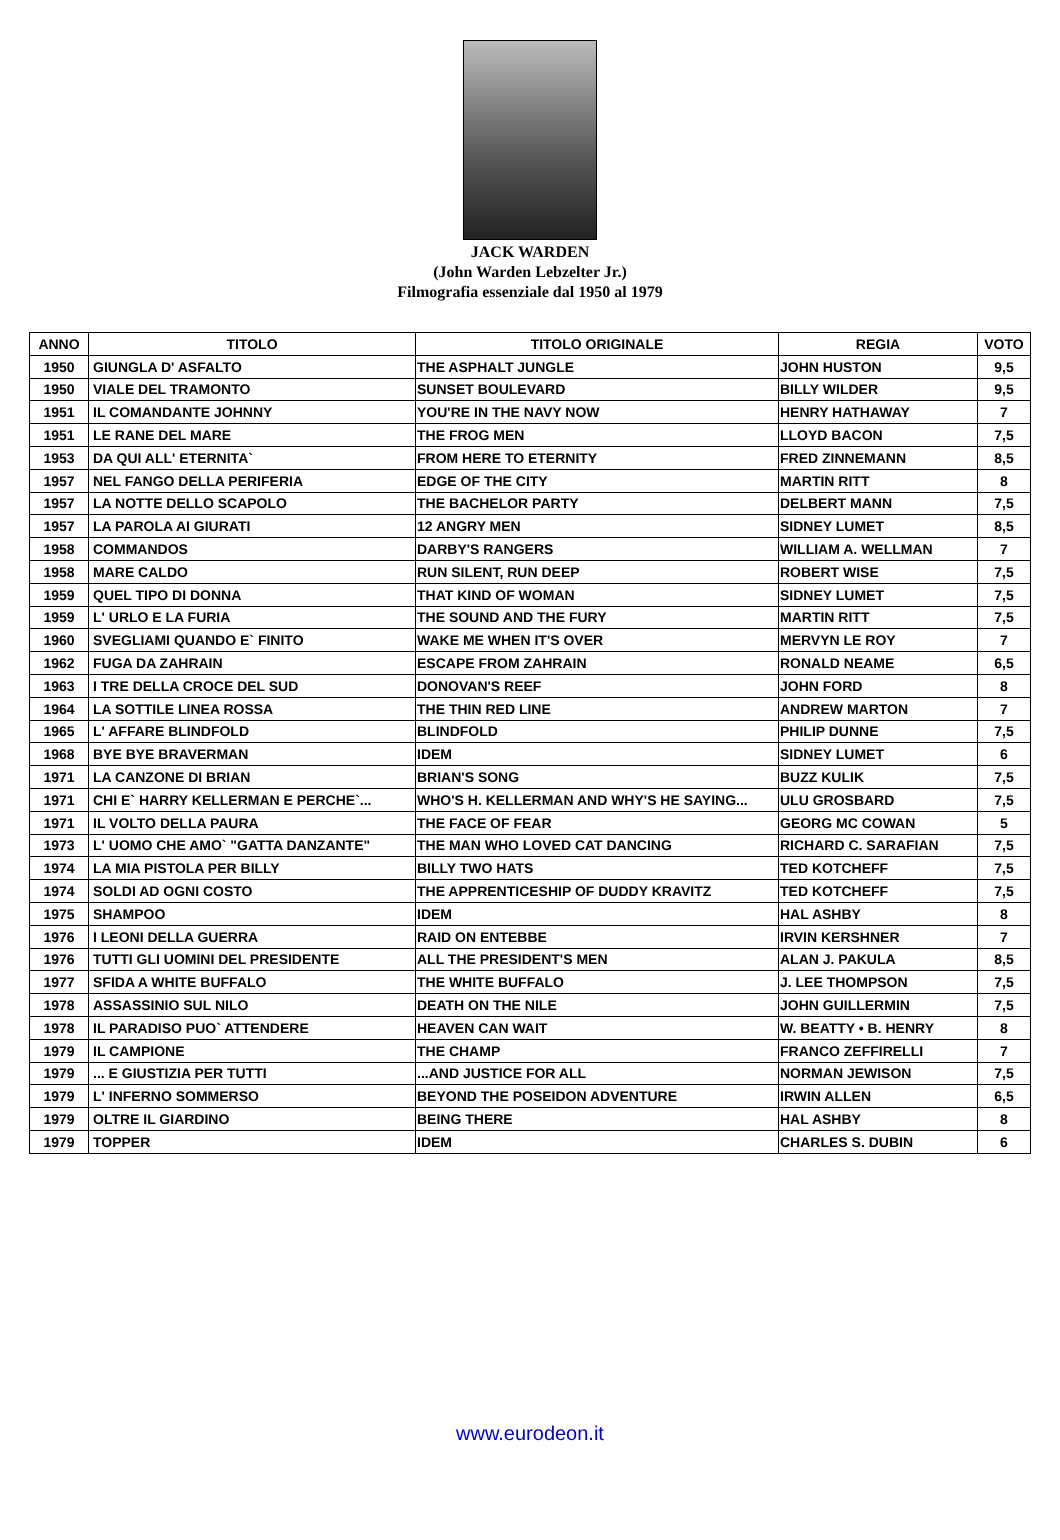JACK WARDEN
(John Warden Lebzelter Jr.)
Filmografia essenziale dal 1950 al 1979
| ANNO | TITOLO | TITOLO ORIGINALE | REGIA | VOTO |
| --- | --- | --- | --- | --- |
| 1950 | GIUNGLA D' ASFALTO | THE ASPHALT JUNGLE | JOHN HUSTON | 9,5 |
| 1950 | VIALE DEL TRAMONTO | SUNSET BOULEVARD | BILLY WILDER | 9,5 |
| 1951 | IL COMANDANTE JOHNNY | YOU'RE IN THE NAVY NOW | HENRY HATHAWAY | 7 |
| 1951 | LE RANE DEL MARE | THE FROG MEN | LLOYD BACON | 7,5 |
| 1953 | DA QUI ALL' ETERNITA` | FROM HERE TO ETERNITY | FRED ZINNEMANN | 8,5 |
| 1957 | NEL FANGO DELLA PERIFERIA | EDGE OF THE CITY | MARTIN RITT | 8 |
| 1957 | LA NOTTE DELLO SCAPOLO | THE BACHELOR PARTY | DELBERT MANN | 7,5 |
| 1957 | LA PAROLA AI GIURATI | 12 ANGRY MEN | SIDNEY LUMET | 8,5 |
| 1958 | COMMANDOS | DARBY'S RANGERS | WILLIAM A. WELLMAN | 7 |
| 1958 | MARE CALDO | RUN SILENT, RUN DEEP | ROBERT WISE | 7,5 |
| 1959 | QUEL TIPO DI DONNA | THAT KIND OF WOMAN | SIDNEY LUMET | 7,5 |
| 1959 | L' URLO E LA FURIA | THE SOUND AND THE FURY | MARTIN RITT | 7,5 |
| 1960 | SVEGLIAMI QUANDO E` FINITO | WAKE ME WHEN IT'S OVER | MERVYN LE ROY | 7 |
| 1962 | FUGA DA ZAHRAIN | ESCAPE FROM ZAHRAIN | RONALD NEAME | 6,5 |
| 1963 | I TRE DELLA CROCE DEL SUD | DONOVAN'S REEF | JOHN FORD | 8 |
| 1964 | LA SOTTILE LINEA ROSSA | THE THIN RED LINE | ANDREW MARTON | 7 |
| 1965 | L' AFFARE BLINDFOLD | BLINDFOLD | PHILIP DUNNE | 7,5 |
| 1968 | BYE BYE BRAVERMAN | IDEM | SIDNEY LUMET | 6 |
| 1971 | LA CANZONE DI BRIAN | BRIAN'S SONG | BUZZ KULIK | 7,5 |
| 1971 | CHI E` HARRY KELLERMAN E PERCHE`... | WHO'S H. KELLERMAN AND WHY'S HE SAYING... | ULU GROSBARD | 7,5 |
| 1971 | IL VOLTO DELLA PAURA | THE FACE OF FEAR | GEORG MC COWAN | 5 |
| 1973 | L' UOMO CHE AMO` "GATTA DANZANTE" | THE MAN WHO LOVED CAT DANCING | RICHARD C. SARAFIAN | 7,5 |
| 1974 | LA MIA PISTOLA PER BILLY | BILLY TWO HATS | TED KOTCHEFF | 7,5 |
| 1974 | SOLDI AD OGNI COSTO | THE APPRENTICESHIP OF DUDDY KRAVITZ | TED KOTCHEFF | 7,5 |
| 1975 | SHAMPOO | IDEM | HAL ASHBY | 8 |
| 1976 | I LEONI DELLA GUERRA | RAID ON ENTEBBE | IRVIN KERSHNER | 7 |
| 1976 | TUTTI GLI UOMINI DEL PRESIDENTE | ALL THE PRESIDENT'S MEN | ALAN J. PAKULA | 8,5 |
| 1977 | SFIDA A WHITE BUFFALO | THE WHITE BUFFALO | J. LEE THOMPSON | 7,5 |
| 1978 | ASSASSINIO SUL NILO | DEATH ON THE NILE | JOHN GUILLERMIN | 7,5 |
| 1978 | IL PARADISO PUO` ATTENDERE | HEAVEN CAN WAIT | W. BEATTY • B. HENRY | 8 |
| 1979 | IL CAMPIONE | THE CHAMP | FRANCO ZEFFIRELLI | 7 |
| 1979 | ... E GIUSTIZIA PER TUTTI | ...AND JUSTICE FOR ALL | NORMAN JEWISON | 7,5 |
| 1979 | L' INFERNO SOMMERSO | BEYOND THE POSEIDON ADVENTURE | IRWIN ALLEN | 6,5 |
| 1979 | OLTRE IL GIARDINO | BEING THERE | HAL ASHBY | 8 |
| 1979 | TOPPER | IDEM | CHARLES S. DUBIN | 6 |
www.eurodeon.it